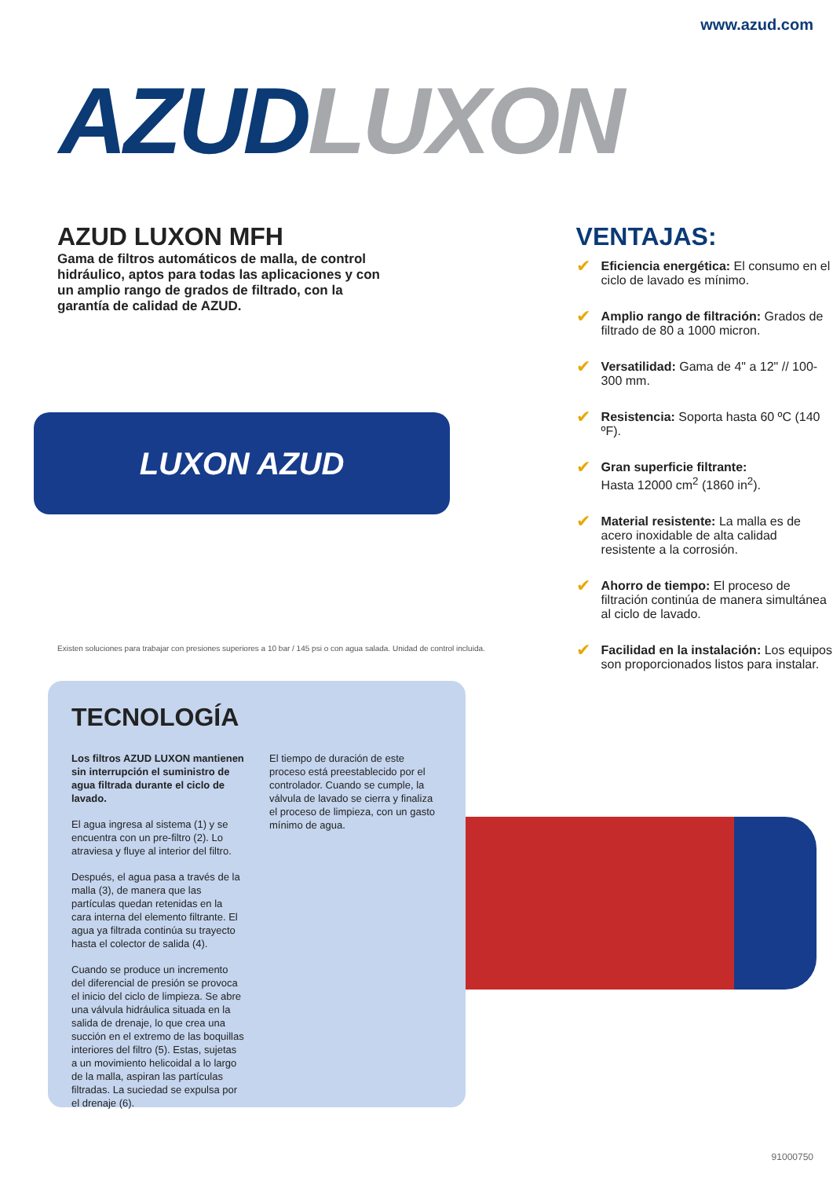www.azud.com
AZUD LUXON
AZUD LUXON MFH
Gama de filtros automáticos de malla, de control hidráulico, aptos para todas las aplicaciones y con un amplio rango de grados de filtrado, con la garantía de calidad de AZUD.
LUXON AZUD
Existen soluciones para trabajar con presiones superiores a 10 bar / 145 psi o con agua salada. Unidad de control incluida.
VENTAJAS:
✔ Eficiencia energética: El consumo en el ciclo de lavado es mínimo.
✔ Amplio rango de filtración: Grados de filtrado de 80 a 1000 micron.
✔ Versatilidad: Gama de 4" a 12" // 100-300 mm.
✔ Resistencia: Soporta hasta 60 ºC (140 ºF).
✔ Gran superficie filtrante:
Hasta 12000 cm<sup>2</sup> (1860 in<sup>2</sup>).
✔ Material resistente: La malla es de acero inoxidable de alta calidad resistente a la corrosión.
✔ Ahorro de tiempo: El proceso de filtración continúa de manera simultánea al ciclo de lavado.
✔ Facilidad en la instalación: Los equipos son proporcionados listos para instalar.
TECNOLOGÍA
Los filtros AZUD LUXON mantienen sin interrupción el suministro de agua filtrada durante el ciclo de lavado.
El agua ingresa al sistema (1) y se encuentra con un pre-filtro (2). Lo atraviesa y fluye al interior del filtro.
Después, el agua pasa a través de la malla (3), de manera que las partículas quedan retenidas en la cara interna del elemento filtrante. El agua ya filtrada continúa su trayecto hasta el colector de salida (4).
Cuando se produce un incremento del diferencial de presión se provoca el inicio del ciclo de limpieza. Se abre una válvula hidráulica situada en la salida de drenaje, lo que crea una succión en el extremo de las boquillas interiores del filtro (5). Estas, sujetas a un movimiento helicoidal a lo largo de la malla, aspiran las partículas filtradas. La suciedad se expulsa por el drenaje (6).
El tiempo de duración de este proceso está preestablecido por el controlador. Cuando se cumple, la válvula de lavado se cierra y finaliza el proceso de limpieza, con un gasto mínimo de agua.
91000750